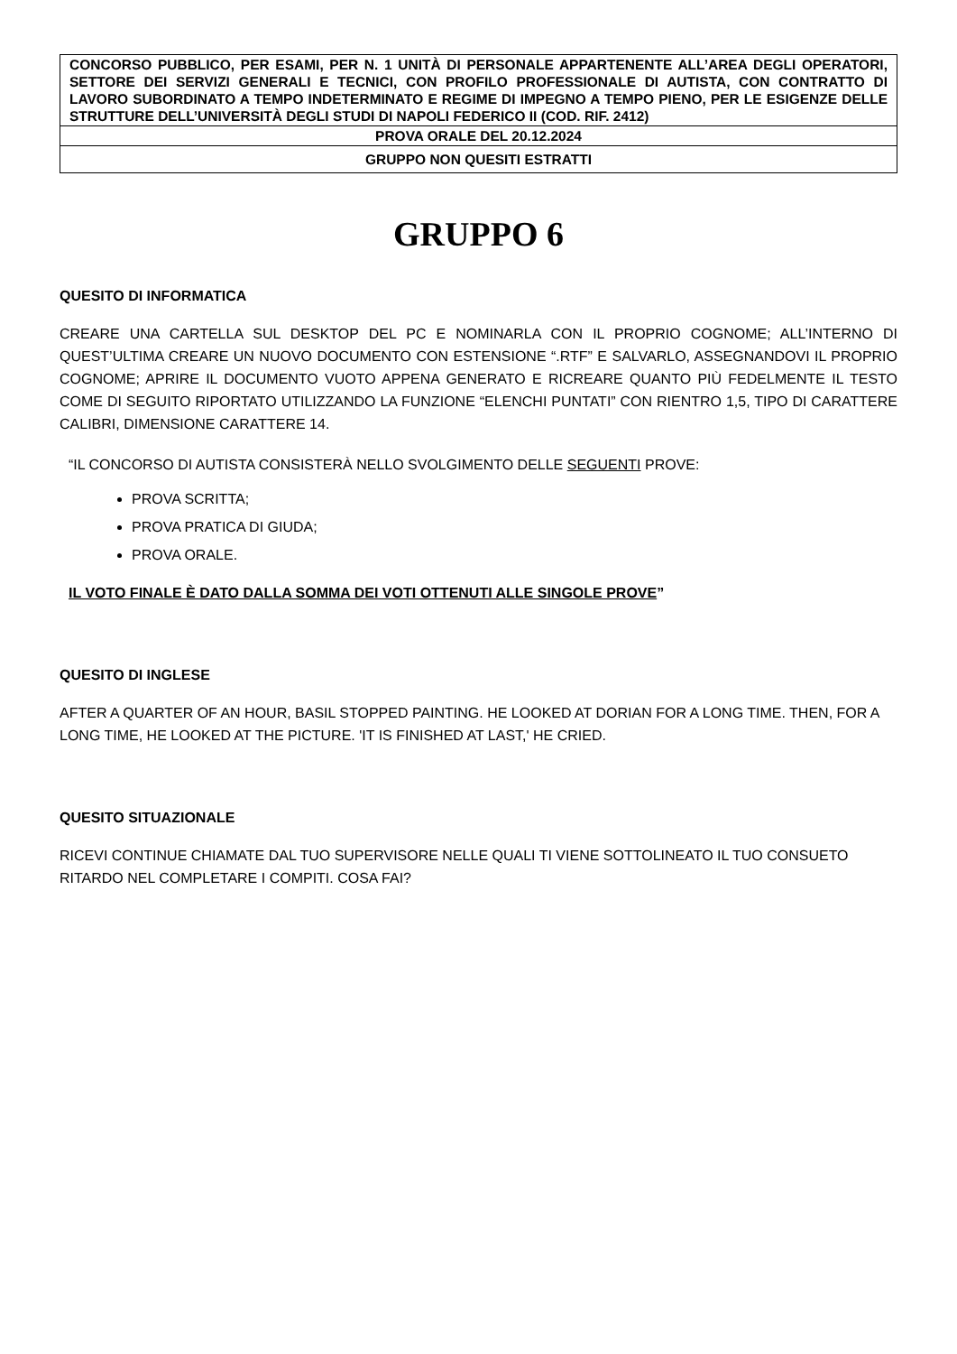| CONCORSO PUBBLICO, PER ESAMI, PER N. 1 UNITÀ DI PERSONALE APPARTENENTE ALL’AREA DEGLI OPERATORI, SETTORE DEI SERVIZI GENERALI E TECNICI, CON PROFILO PROFESSIONALE DI AUTISTA, CON CONTRATTO DI LAVORO SUBORDINATO A TEMPO INDETERMINATO E REGIME DI IMPEGNO A TEMPO PIENO, PER LE ESIGENZE DELLE STRUTTURE DELL’UNIVERSITÀ DEGLI STUDI DI NAPOLI FEDERICO II (COD. RIF. 2412) |
| PROVA ORALE DEL 20.12.2024 |
| GRUPPO NON QUESITI ESTRATTI |
GRUPPO 6
QUESITO DI INFORMATICA
CREARE UNA CARTELLA SUL DESKTOP DEL PC E NOMINARLA CON IL PROPRIO COGNOME; ALL’INTERNO DI QUEST’ULTIMA CREARE UN NUOVO DOCUMENTO CON ESTENSIONE “.RTF” E SALVARLO, ASSEGNANDOVI IL PROPRIO COGNOME; APRIRE IL DOCUMENTO VUOTO APPENA GENERATO E RICREARE QUANTO PIÙ FEDELMENTE IL TESTO COME DI SEGUITO RIPORTATO UTILIZZANDO LA FUNZIONE “ELENCHI PUNTATI” CON RIENTRO 1,5, TIPO DI CARATTERE CALIBRI, DIMENSIONE CARATTERE 14.
“IL CONCORSO DI AUTISTA CONSISTERÀ NELLO SVOLGIMENTO DELLE SEGUENTI PROVE:
PROVA SCRITTA;
PROVA PRATICA DI GIUDA;
PROVA ORALE.
IL VOTO FINALE È DATO DALLA SOMMA DEI VOTI OTTENUTI ALLE SINGOLE PROVE”
QUESITO DI INGLESE
AFTER A QUARTER OF AN HOUR, BASIL STOPPED PAINTING. HE LOOKED AT DORIAN FOR A LONG TIME. THEN, FOR A LONG TIME, HE LOOKED AT THE PICTURE. 'IT IS FINISHED AT LAST,' HE CRIED.
QUESITO SITUAZIONALE
RICEVI CONTINUE CHIAMATE DAL TUO SUPERVISORE NELLE QUALI TI VIENE SOTTOLINEATO IL TUO CONSUETO RITARDO NEL COMPLETARE I COMPITI. COSA FAI?